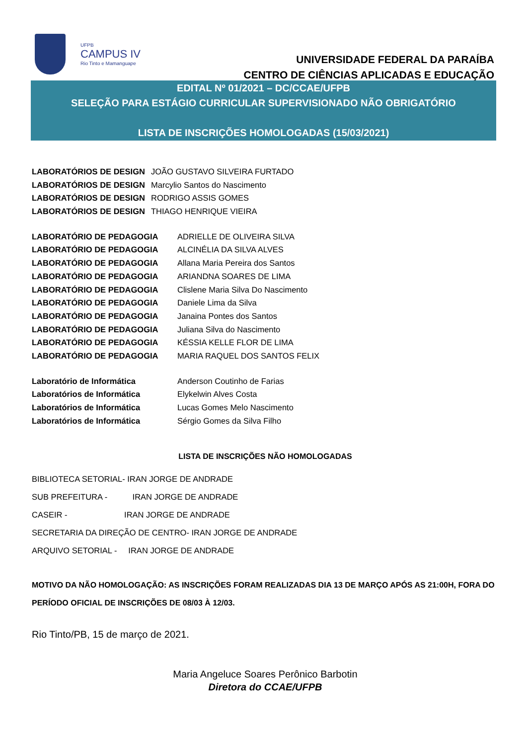UFPB
CAMPUS IV
Rio Tinto e Mamanguape
UNIVERSIDADE FEDERAL DA PARAÍBA
CENTRO DE CIÊNCIAS APLICADAS E EDUCAÇÃO
EDITAL Nº 01/2021 – DC/CCAE/UFPB
SELEÇÃO PARA ESTÁGIO CURRICULAR SUPERVISIONADO NÃO OBRIGATÓRIO
LISTA DE INSCRIÇÕES HOMOLOGADAS (15/03/2021)
LABORATÓRIOS DE DESIGN JOÃO GUSTAVO SILVEIRA FURTADO
LABORATÓRIOS DE DESIGN Marcylio Santos do Nascimento
LABORATÓRIOS DE DESIGN RODRIGO ASSIS GOMES
LABORATÓRIOS DE DESIGN THIAGO HENRIQUE VIEIRA
LABORATÓRIO DE PEDAGOGIA ADRIELLE DE OLIVEIRA SILVA
LABORATÓRIO DE PEDAGOGIA ALCINÉLIA DA SILVA ALVES
LABORATÓRIO DE PEDAGOGIA Allana Maria Pereira dos Santos
LABORATÓRIO DE PEDAGOGIA ARIANDNA SOARES DE LIMA
LABORATÓRIO DE PEDAGOGIA Clislene Maria Silva Do Nascimento
LABORATÓRIO DE PEDAGOGIA Daniele Lima da Silva
LABORATÓRIO DE PEDAGOGIA Janaina Pontes dos Santos
LABORATÓRIO DE PEDAGOGIA Juliana Silva do Nascimento
LABORATÓRIO DE PEDAGOGIA KÉSSIA KELLE FLOR DE LIMA
LABORATÓRIO DE PEDAGOGIA MARIA RAQUEL DOS SANTOS FELIX
Laboratório de Informática Anderson Coutinho de Farias
Laboratórios de Informática Elykelwin Alves Costa
Laboratórios de Informática Lucas Gomes Melo Nascimento
Laboratórios de Informática Sérgio Gomes da Silva Filho
LISTA DE INSCRIÇÕES NÃO HOMOLOGADAS
BIBLIOTECA SETORIAL- IRAN JORGE DE ANDRADE
SUB PREFEITURA - IRAN JORGE DE ANDRADE
CASEIR - IRAN JORGE DE ANDRADE
SECRETARIA DA DIREÇÃO DE CENTRO- IRAN JORGE DE ANDRADE
ARQUIVO SETORIAL - IRAN JORGE DE ANDRADE
MOTIVO DA NÃO HOMOLOGAÇÃO: AS INSCRIÇÕES FORAM REALIZADAS DIA 13 DE MARÇO APÓS AS 21:00H, FORA DO PERÍODO OFICIAL DE INSCRIÇÕES DE 08/03 À 12/03.
Rio Tinto/PB, 15 de março de 2021.
Maria Angeluce Soares Perônico Barbotin
Diretora do CCAE/UFPB